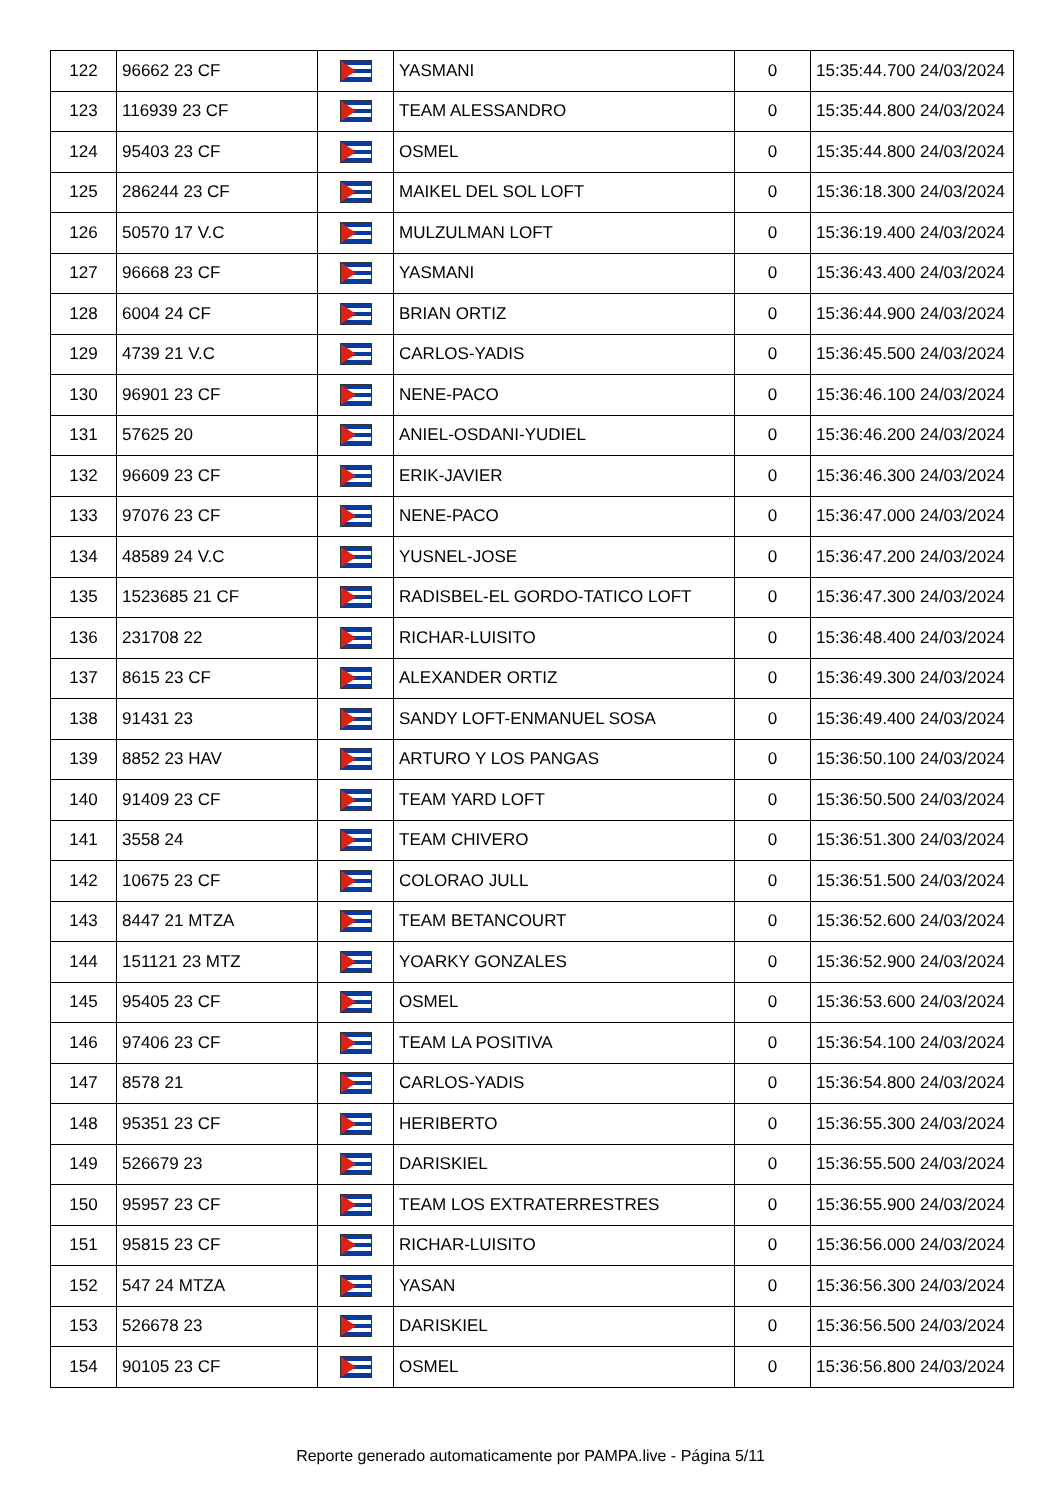| 122 | 96662 23 CF | | YASMANI | 0 | 15:35:44.700 24/03/2024 |
| 123 | 116939 23 CF | | TEAM ALESSANDRO | 0 | 15:35:44.800 24/03/2024 |
| 124 | 95403 23 CF | | OSMEL | 0 | 15:35:44.800 24/03/2024 |
| 125 | 286244 23 CF | | MAIKEL DEL SOL LOFT | 0 | 15:36:18.300 24/03/2024 |
| 126 | 50570 17 V.C | | MULZULMAN LOFT | 0 | 15:36:19.400 24/03/2024 |
| 127 | 96668 23 CF | | YASMANI | 0 | 15:36:43.400 24/03/2024 |
| 128 | 6004 24 CF | | BRIAN ORTIZ | 0 | 15:36:44.900 24/03/2024 |
| 129 | 4739 21 V.C | | CARLOS-YADIS | 0 | 15:36:45.500 24/03/2024 |
| 130 | 96901 23 CF | | NENE-PACO | 0 | 15:36:46.100 24/03/2024 |
| 131 | 57625 20 | | ANIEL-OSDANI-YUDIEL | 0 | 15:36:46.200 24/03/2024 |
| 132 | 96609 23 CF | | ERIK-JAVIER | 0 | 15:36:46.300 24/03/2024 |
| 133 | 97076 23 CF | | NENE-PACO | 0 | 15:36:47.000 24/03/2024 |
| 134 | 48589 24 V.C | | YUSNEL-JOSE | 0 | 15:36:47.200 24/03/2024 |
| 135 | 1523685 21 CF | | RADISBEL-EL GORDO-TATICO LOFT | 0 | 15:36:47.300 24/03/2024 |
| 136 | 231708 22 | | RICHAR-LUISITO | 0 | 15:36:48.400 24/03/2024 |
| 137 | 8615 23 CF | | ALEXANDER ORTIZ | 0 | 15:36:49.300 24/03/2024 |
| 138 | 91431 23 | | SANDY LOFT-ENMANUEL SOSA | 0 | 15:36:49.400 24/03/2024 |
| 139 | 8852 23 HAV | | ARTURO Y LOS PANGAS | 0 | 15:36:50.100 24/03/2024 |
| 140 | 91409 23 CF | | TEAM YARD LOFT | 0 | 15:36:50.500 24/03/2024 |
| 141 | 3558 24 | | TEAM CHIVERO | 0 | 15:36:51.300 24/03/2024 |
| 142 | 10675 23 CF | | COLORAO JULL | 0 | 15:36:51.500 24/03/2024 |
| 143 | 8447 21 MTZA | | TEAM BETANCOURT | 0 | 15:36:52.600 24/03/2024 |
| 144 | 151121 23 MTZ | | YOARKY GONZALES | 0 | 15:36:52.900 24/03/2024 |
| 145 | 95405 23 CF | | OSMEL | 0 | 15:36:53.600 24/03/2024 |
| 146 | 97406 23 CF | | TEAM LA POSITIVA | 0 | 15:36:54.100 24/03/2024 |
| 147 | 8578 21 | | CARLOS-YADIS | 0 | 15:36:54.800 24/03/2024 |
| 148 | 95351 23 CF | | HERIBERTO | 0 | 15:36:55.300 24/03/2024 |
| 149 | 526679 23 | | DARISKIEL | 0 | 15:36:55.500 24/03/2024 |
| 150 | 95957 23 CF | | TEAM LOS EXTRATERRESTRES | 0 | 15:36:55.900 24/03/2024 |
| 151 | 95815 23 CF | | RICHAR-LUISITO | 0 | 15:36:56.000 24/03/2024 |
| 152 | 547 24 MTZA | | YASAN | 0 | 15:36:56.300 24/03/2024 |
| 153 | 526678 23 | | DARISKIEL | 0 | 15:36:56.500 24/03/2024 |
| 154 | 90105 23 CF | | OSMEL | 0 | 15:36:56.800 24/03/2024 |
Reporte generado automaticamente por PAMPA.live - Página 5/11